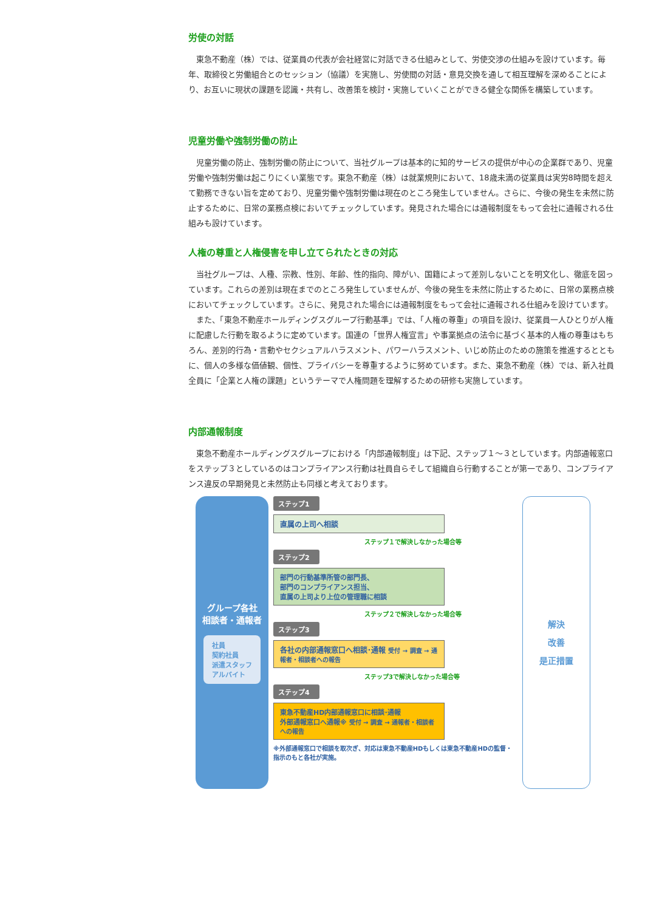労使の対話
東急不動産（株）では、従業員の代表が会社経営に対話できる仕組みとして、労使交渉の仕組みを設けています。毎年、取締役と労働組合とのセッション（協議）を実施し、労使間の対話・意見交換を通して相互理解を深めることにより、お互いに現状の課題を認識・共有し、改善策を検討・実施していくことができる健全な関係を構築しています。
児童労働や強制労働の防止
児童労働の防止、強制労働の防止について、当社グループは基本的に知的サービスの提供が中心の企業群であり、児童労働や強制労働は起こりにくい業態です。東急不動産（株）は就業規則において、18歳未満の従業員は実労8時間を超えて勤務できない旨を定めており、児童労働や強制労働は現在のところ発生していません。さらに、今後の発生を未然に防止するために、日常の業務点検においてチェックしています。発見された場合には通報制度をもって会社に通報される仕組みも設けています。
人権の尊重と人権侵害を申し立てられたときの対応
当社グループは、人種、宗教、性別、年齢、性的指向、障がい、国籍によって差別しないことを明文化し、徹底を図っています。これらの差別は現在までのところ発生していませんが、今後の発生を未然に防止するために、日常の業務点検においてチェックしています。さらに、発見された場合には通報制度をもって会社に通報される仕組みを設けています。
また、「東急不動産ホールディングスグループ行動基準」では、「人権の尊重」の項目を設け、従業員一人ひとりが人権に配慮した行動を取るように定めています。国連の「世界人権宣言」や事業拠点の法令に基づく基本的人権の尊重はもちろん、差別的行為・言動やセクシュアルハラスメント、パワーハラスメント、いじめ防止のための施策を推進するとともに、個人の多様な価値観、個性、プライバシーを尊重するように努めています。また、東急不動産（株）では、新入社員全員に「企業と人権の課題」というテーマで人権問題を理解するための研修も実施しています。
内部通報制度
東急不動産ホールディングスグループにおける「内部通報制度」は下記、ステップ１～３としています。内部通報窓口をステップ３としているのはコンプライアンス行動は社員自らそして組織自ら行動することが第一であり、コンプライアンス違反の早期発見と未然防止も同様と考えております。
グループ各社
相談者・通報者
社員
契約社員
派遣スタッフ
アルバイト
ステップ1
直属の上司へ相談
ステップ１で解決しなかった場合等
ステップ2
部門の行動基準所管の部門長、
部門のコンプライアンス担当、
直属の上司より上位の管理職に相談
ステップ２で解決しなかった場合等
ステップ3
各社の内部通報窓口へ相談･通報 受付 → 調査 → 通報者・相談者への報告
ステップ3で解決しなかった場合等
ステップ4
東急不動産HD内部通報窓口に相談･通報
外部通報窓口へ通報※ 受付 → 調査 → 通報者・相談者への報告
※外部通報窓口で相談を取次ぎ、対応は東急不動産HDもしくは東急不動産HDの監督・指示のもと各社が実施。
解決
改善
是正措置